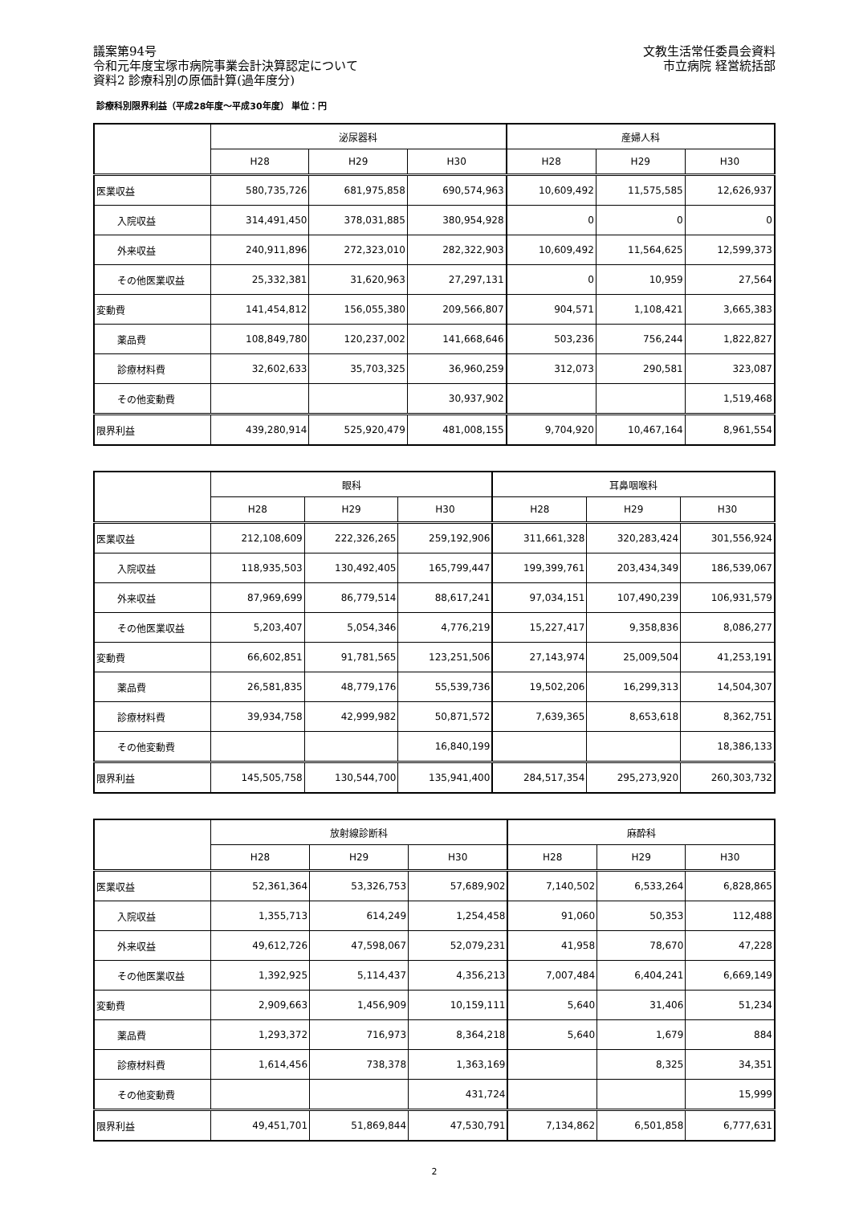議案第94号
令和元年度宝塚市病院事業会計決算認定について
資料2 診療科別の原価計算(過年度分)
文教生活常任委員会資料
市立病院 経営統括部
診療科別限界利益（平成28年度～平成30年度） 単位：円
| | 泌尿器科 | | | 産婦人科 | | |
| --- | --- | --- | --- | --- | --- | --- |
| | H28 | H29 | H30 | H28 | H29 | H30 |
| 医業収益 | 580,735,726 | 681,975,858 | 690,574,963 | 10,609,492 | 11,575,585 | 12,626,937 |
| 入院収益 | 314,491,450 | 378,031,885 | 380,954,928 | 0 | 0 | 0 |
| 外来収益 | 240,911,896 | 272,323,010 | 282,322,903 | 10,609,492 | 11,564,625 | 12,599,373 |
| その他医業収益 | 25,332,381 | 31,620,963 | 27,297,131 | 0 | 10,959 | 27,564 |
| 変動費 | 141,454,812 | 156,055,380 | 209,566,807 | 904,571 | 1,108,421 | 3,665,383 |
| 薬品費 | 108,849,780 | 120,237,002 | 141,668,646 | 503,236 | 756,244 | 1,822,827 |
| 診療材料費 | 32,602,633 | 35,703,325 | 36,960,259 | 312,073 | 290,581 | 323,087 |
| その他変動費 | | | 30,937,902 | | | 1,519,468 |
| 限界利益 | 439,280,914 | 525,920,479 | 481,008,155 | 9,704,920 | 10,467,164 | 8,961,554 |
| | 眼科 | | | 耳鼻咽喉科 | | |
| --- | --- | --- | --- | --- | --- | --- |
| | H28 | H29 | H30 | H28 | H29 | H30 |
| 医業収益 | 212,108,609 | 222,326,265 | 259,192,906 | 311,661,328 | 320,283,424 | 301,556,924 |
| 入院収益 | 118,935,503 | 130,492,405 | 165,799,447 | 199,399,761 | 203,434,349 | 186,539,067 |
| 外来収益 | 87,969,699 | 86,779,514 | 88,617,241 | 97,034,151 | 107,490,239 | 106,931,579 |
| その他医業収益 | 5,203,407 | 5,054,346 | 4,776,219 | 15,227,417 | 9,358,836 | 8,086,277 |
| 変動費 | 66,602,851 | 91,781,565 | 123,251,506 | 27,143,974 | 25,009,504 | 41,253,191 |
| 薬品費 | 26,581,835 | 48,779,176 | 55,539,736 | 19,502,206 | 16,299,313 | 14,504,307 |
| 診療材料費 | 39,934,758 | 42,999,982 | 50,871,572 | 7,639,365 | 8,653,618 | 8,362,751 |
| その他変動費 | | | 16,840,199 | | | 18,386,133 |
| 限界利益 | 145,505,758 | 130,544,700 | 135,941,400 | 284,517,354 | 295,273,920 | 260,303,732 |
| | 放射線診断科 | | | 麻酔科 | | |
| --- | --- | --- | --- | --- | --- | --- |
| | H28 | H29 | H30 | H28 | H29 | H30 |
| 医業収益 | 52,361,364 | 53,326,753 | 57,689,902 | 7,140,502 | 6,533,264 | 6,828,865 |
| 入院収益 | 1,355,713 | 614,249 | 1,254,458 | 91,060 | 50,353 | 112,488 |
| 外来収益 | 49,612,726 | 47,598,067 | 52,079,231 | 41,958 | 78,670 | 47,228 |
| その他医業収益 | 1,392,925 | 5,114,437 | 4,356,213 | 7,007,484 | 6,404,241 | 6,669,149 |
| 変動費 | 2,909,663 | 1,456,909 | 10,159,111 | 5,640 | 31,406 | 51,234 |
| 薬品費 | 1,293,372 | 716,973 | 8,364,218 | 5,640 | 1,679 | 884 |
| 診療材料費 | 1,614,456 | 738,378 | 1,363,169 | | 8,325 | 34,351 |
| その他変動費 | | | 431,724 | | | 15,999 |
| 限界利益 | 49,451,701 | 51,869,844 | 47,530,791 | 7,134,862 | 6,501,858 | 6,777,631 |
2